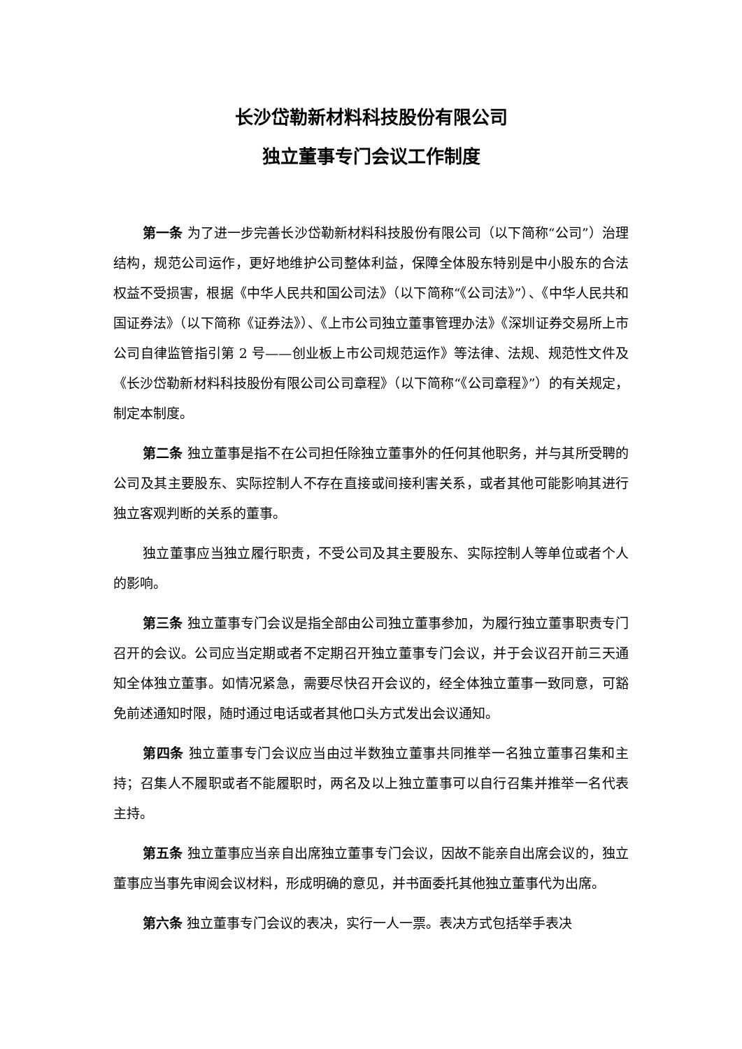长沙岱勒新材料科技股份有限公司
独立董事专门会议工作制度
第一条 为了进一步完善长沙岱勒新材料科技股份有限公司（以下简称“公司”）治理结构，规范公司运作，更好地维护公司整体利益，保障全体股东特别是中小股东的合法权益不受损害，根据《中华人民共和国公司法》（以下简称“《公司法》”）、《中华人民共和国证券法》（以下简称《证券法》）、《上市公司独立董事管理办法》《深圳证券交易所上市公司自律监管指引第 2 号——创业板上市公司规范运作》等法律、法规、规范性文件及《长沙岱勒新材料科技股份有限公司公司章程》（以下简称“《公司章程》”）的有关规定，制定本制度。
第二条 独立董事是指不在公司担任除独立董事外的任何其他职务，并与其所受聘的公司及其主要股东、实际控制人不存在直接或间接利害关系，或者其他可能影响其进行独立客观判断的关系的董事。
独立董事应当独立履行职责，不受公司及其主要股东、实际控制人等单位或者个人的影响。
第三条 独立董事专门会议是指全部由公司独立董事参加，为履行独立董事职责专门召开的会议。公司应当定期或者不定期召开独立董事专门会议，并于会议召开前三天通知全体独立董事。如情况紧急，需要尽快召开会议的，经全体独立董事一致同意，可豁免前述通知时限，随时通过电话或者其他口头方式发出会议通知。
第四条 独立董事专门会议应当由过半数独立董事共同推举一名独立董事召集和主持；召集人不履职或者不能履职时，两名及以上独立董事可以自行召集并推举一名代表主持。
第五条 独立董事应当亲自出席独立董事专门会议，因故不能亲自出席会议的，独立董事应当事先审阅会议材料，形成明确的意见，并书面委托其他独立董事代为出席。
第六条 独立董事专门会议的表决，实行一人一票。表决方式包括举手表决